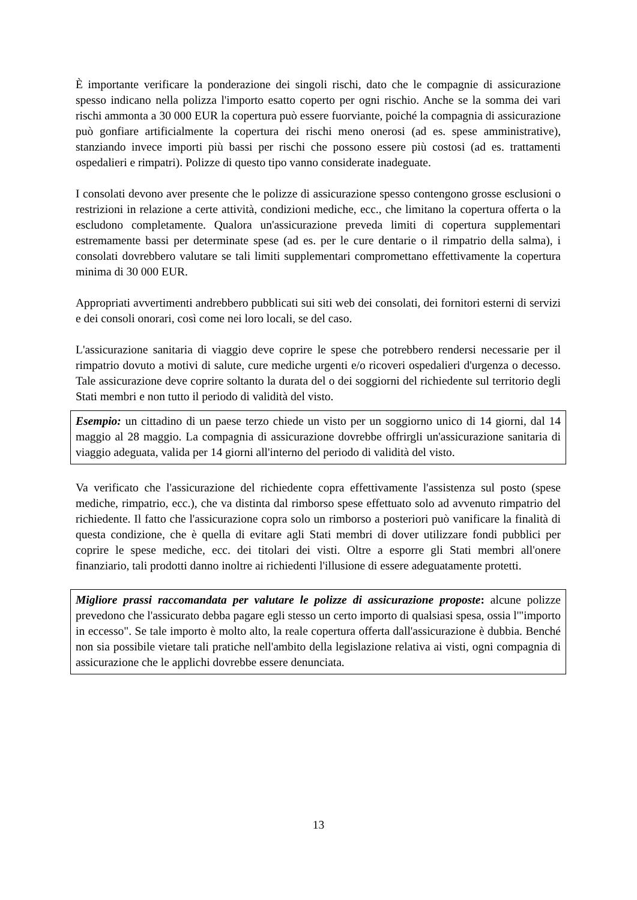È importante verificare la ponderazione dei singoli rischi, dato che le compagnie di assicurazione spesso indicano nella polizza l'importo esatto coperto per ogni rischio. Anche se la somma dei vari rischi ammonta a 30 000 EUR la copertura può essere fuorviante, poiché la compagnia di assicurazione può gonfiare artificialmente la copertura dei rischi meno onerosi (ad es. spese amministrative), stanziando invece importi più bassi per rischi che possono essere più costosi (ad es. trattamenti ospedalieri e rimpatri). Polizze di questo tipo vanno considerate inadeguate.
I consolati devono aver presente che le polizze di assicurazione spesso contengono grosse esclusioni o restrizioni in relazione a certe attività, condizioni mediche, ecc., che limitano la copertura offerta o la escludono completamente. Qualora un'assicurazione preveda limiti di copertura supplementari estremamente bassi per determinate spese (ad es. per le cure dentarie o il rimpatrio della salma), i consolati dovrebbero valutare se tali limiti supplementari compromettano effettivamente la copertura minima di 30 000 EUR.
Appropriati avvertimenti andrebbero pubblicati sui siti web dei consolati, dei fornitori esterni di servizi e dei consoli onorari, così come nei loro locali, se del caso.
L'assicurazione sanitaria di viaggio deve coprire le spese che potrebbero rendersi necessarie per il rimpatrio dovuto a motivi di salute, cure mediche urgenti e/o ricoveri ospedalieri d'urgenza o decesso. Tale assicurazione deve coprire soltanto la durata del o dei soggiorni del richiedente sul territorio degli Stati membri e non tutto il periodo di validità del visto.
Esempio: un cittadino di un paese terzo chiede un visto per un soggiorno unico di 14 giorni, dal 14 maggio al 28 maggio. La compagnia di assicurazione dovrebbe offrirgli un'assicurazione sanitaria di viaggio adeguata, valida per 14 giorni all'interno del periodo di validità del visto.
Va verificato che l'assicurazione del richiedente copra effettivamente l'assistenza sul posto (spese mediche, rimpatrio, ecc.), che va distinta dal rimborso spese effettuato solo ad avvenuto rimpatrio del richiedente. Il fatto che l'assicurazione copra solo un rimborso a posteriori può vanificare la finalità di questa condizione, che è quella di evitare agli Stati membri di dover utilizzare fondi pubblici per coprire le spese mediche, ecc. dei titolari dei visti. Oltre a esporre gli Stati membri all'onere finanziario, tali prodotti danno inoltre ai richiedenti l'illusione di essere adeguatamente protetti.
Migliore prassi raccomandata per valutare le polizze di assicurazione proposte: alcune polizze prevedono che l'assicurato debba pagare egli stesso un certo importo di qualsiasi spesa, ossia l'"importo in eccesso". Se tale importo è molto alto, la reale copertura offerta dall'assicurazione è dubbia. Benché non sia possibile vietare tali pratiche nell'ambito della legislazione relativa ai visti, ogni compagnia di assicurazione che le applichi dovrebbe essere denunciata.
13